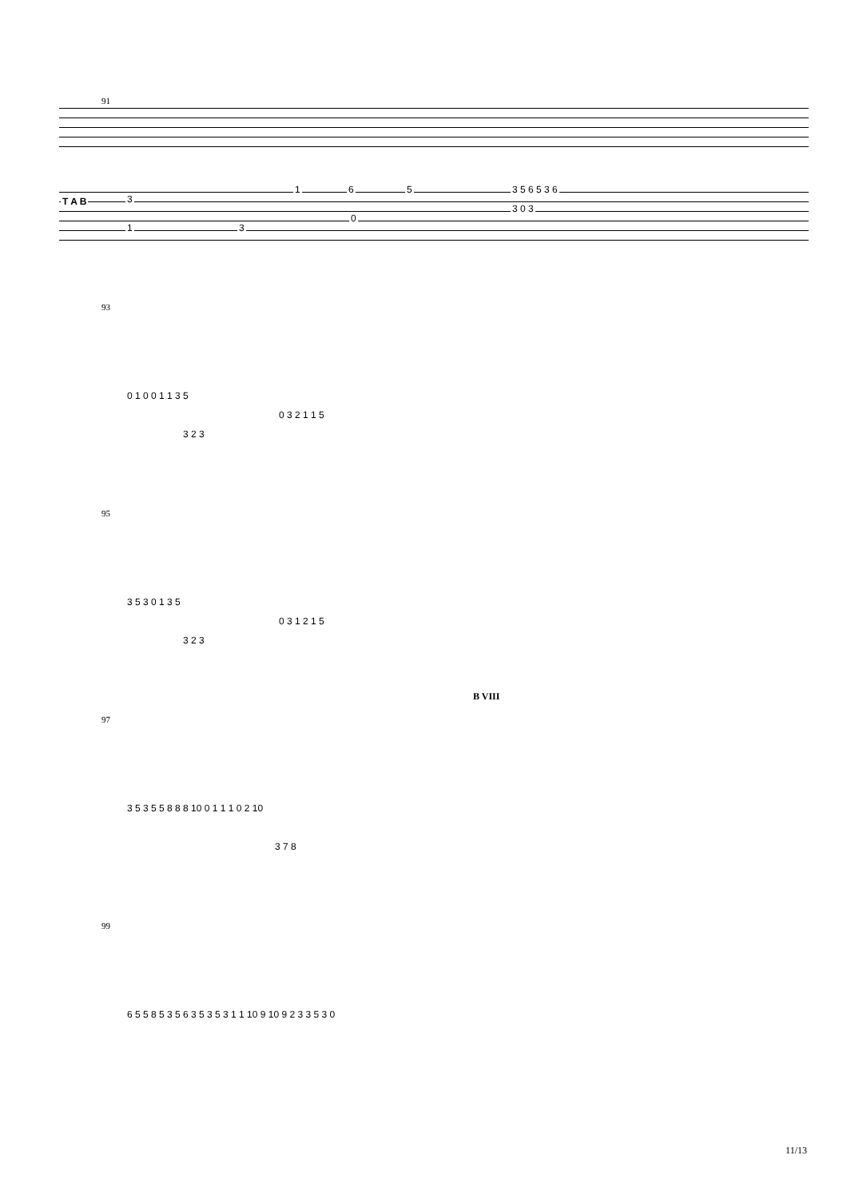91
T A B 3
1 6 5
0
1 3
3 5 6 5 3 6
3 0 3
93
0 1 0 0 1 1 3 5
0 3 2 1 1 5
3 2 3
95
3 5 3 0 1 3 5
0 3 1 2 1 5
3 2 3
B VIII
97
3 5 3 5 5 8 8 8 10 0 1 1 1 0 2 10
3 7 8
99
6 5 5 8 5 3 5 6 3 5 3 5 3 1 1 10 9 10 9 2 3 3 5 3 0
11/13